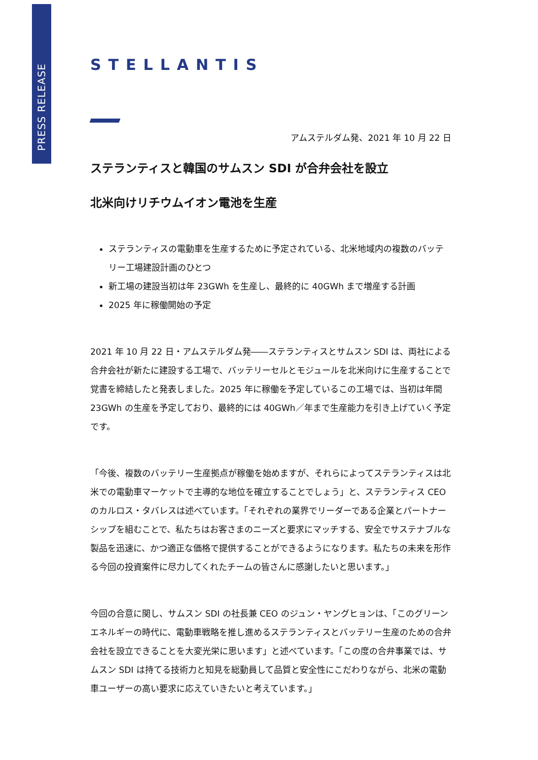PRESS RELEASE
STELLANTIS
アムステルダム発、2021 年 10 月 22 日
ステランティスと韓国のサムスン SDI が合弁会社を設立
北米向けリチウムイオン電池を生産
ステランティスの電動車を生産するために予定されている、北米地域内の複数のバッテリー工場建設計画のひとつ
新工場の建設当初は年 23GWh を生産し、最終的に 40GWh まで増産する計画
2025 年に稼働開始の予定
2021 年 10 月 22 日・アムステルダム発――ステランティスとサムスン SDI は、両社による合弁会社が新たに建設する工場で、バッテリーセルとモジュールを北米向けに生産することで覚書を締結したと発表しました。2025 年に稼働を予定しているこの工場では、当初は年間 23GWh の生産を予定しており、最終的には 40GWh／年まで生産能力を引き上げていく予定です。
「今後、複数のバッテリー生産拠点が稼働を始めますが、それらによってステランティスは北米での電動車マーケットで主導的な地位を確立することでしょう」と、ステランティス CEO のカルロス・タバレスは述べています。「それぞれの業界でリーダーである企業とパートナーシップを組むことで、私たちはお客さまのニーズと要求にマッチする、安全でサステナブルな製品を迅速に、かつ適正な価格で提供することができるようになります。私たちの未来を形作る今回の投資案件に尽力してくれたチームの皆さんに感謝したいと思います。」
今回の合意に関し、サムスン SDI の社長兼 CEO のジュン・ヤングヒョンは、「このグリーンエネルギーの時代に、電動車戦略を推し進めるステランティスとバッテリー生産のための合弁会社を設立できることを大変光栄に思います」と述べています。「この度の合弁事業では、サムスン SDI は持てる技術力と知見を総動員して品質と安全性にこだわりながら、北米の電動車ユーザーの高い要求に応えていきたいと考えています。」